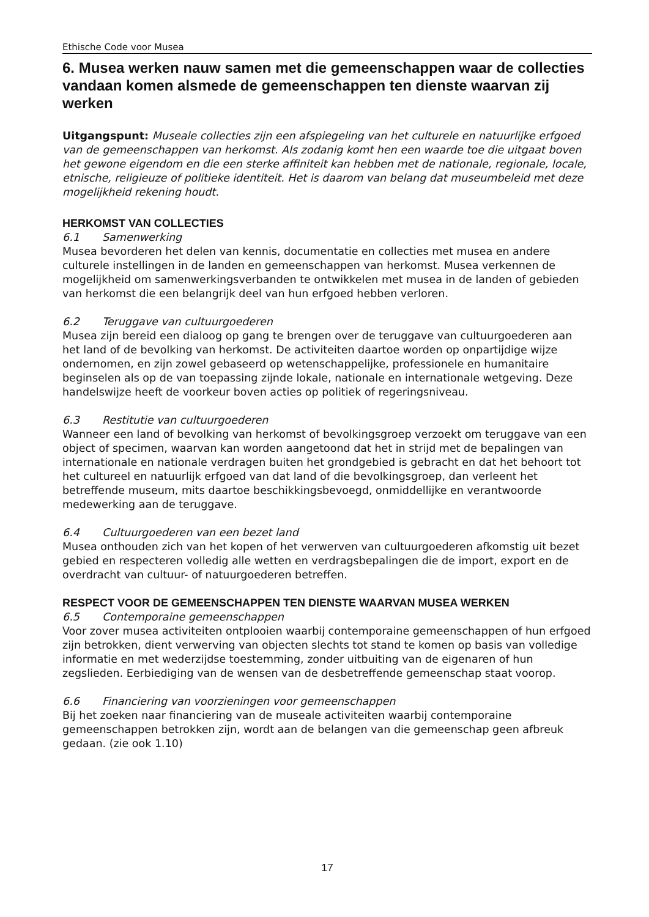Ethische Code voor Musea
6. Musea werken nauw samen met die gemeenschappen waar de collecties vandaan komen alsmede de gemeenschappen ten dienste waarvan zij werken
Uitgangspunt: Museale collecties zijn een afspiegeling van het culturele en natuurlijke erfgoed van de gemeenschappen van herkomst. Als zodanig komt hen een waarde toe die uitgaat boven het gewone eigendom en die een sterke affiniteit kan hebben met de nationale, regionale, locale, etnische, religieuze of politieke identiteit. Het is daarom van belang dat museumbeleid met deze mogelijkheid rekening houdt.
HERKOMST VAN COLLECTIES
6.1 Samenwerking
Musea bevorderen het delen van kennis, documentatie en collecties met musea en andere culturele instellingen in de landen en gemeenschappen van herkomst. Musea verkennen de mogelijkheid om samenwerkingsverbanden te ontwikkelen met musea in de landen of gebieden van herkomst die een belangrijk deel van hun erfgoed hebben verloren.
6.2 Teruggave van cultuurgoederen
Musea zijn bereid een dialoog op gang te brengen over de teruggave van cultuurgoederen aan het land of de bevolking van herkomst. De activiteiten daartoe worden op onpartijdige wijze ondernomen, en zijn zowel gebaseerd op wetenschappelijke, professionele en humanitaire beginselen als op de van toepassing zijnde lokale, nationale en internationale wetgeving. Deze handelswijze heeft de voorkeur boven acties op politiek of regeringsniveau.
6.3 Restitutie van cultuurgoederen
Wanneer een land of bevolking van herkomst of bevolkingsgroep verzoekt om teruggave van een object of specimen, waarvan kan worden aangetoond dat het in strijd met de bepalingen van internationale en nationale verdragen buiten het grondgebied is gebracht en dat het behoort tot het cultureel en natuurlijk erfgoed van dat land of die bevolkingsgroep, dan verleent het betreffende museum, mits daartoe beschikkingsbevoegd, onmiddellijke en verantwoorde medewerking aan de teruggave.
6.4 Cultuurgoederen van een bezet land
Musea onthouden zich van het kopen of het verwerven van cultuurgoederen afkomstig uit bezet gebied en respecteren volledig alle wetten en verdragsbepalingen die de import, export en de overdracht van cultuur- of natuurgoederen betreffen.
RESPECT VOOR DE GEMEENSCHAPPEN TEN DIENSTE WAARVAN MUSEA WERKEN
6.5 Contemporaine gemeenschappen
Voor zover musea activiteiten ontplooien waarbij contemporaine gemeenschappen of hun erfgoed zijn betrokken, dient verwerving van objecten slechts tot stand te komen op basis van volledige informatie en met wederzijdse toestemming, zonder uitbuiting van de eigenaren of hun zegslieden. Eerbiediging van de wensen van de desbetreffende gemeenschap staat voorop.
6.6 Financiering van voorzieningen voor gemeenschappen
Bij het zoeken naar financiering van de museale activiteiten waarbij contemporaine gemeenschappen betrokken zijn, wordt aan de belangen van die gemeenschap geen afbreuk gedaan. (zie ook 1.10)
17